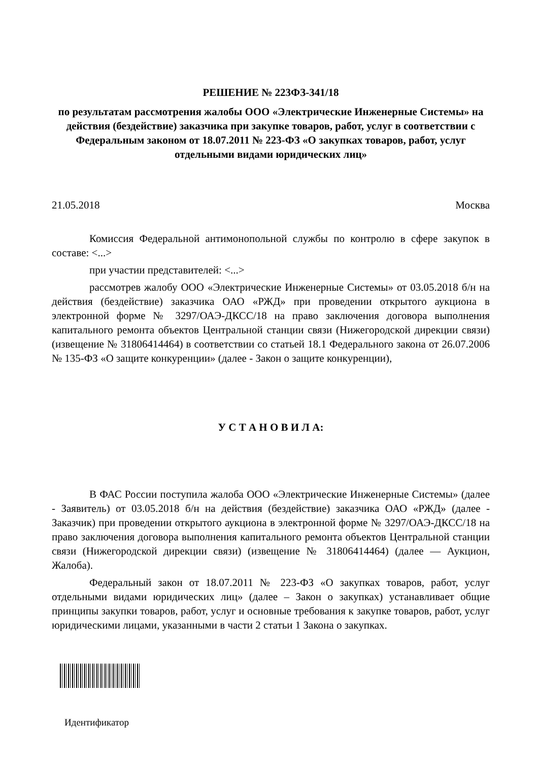РЕШЕНИЕ № 223ФЗ-341/18
по результатам рассмотрения жалобы ООО «Электрические Инженерные Системы» на действия (бездействие) заказчика при закупке товаров, работ, услуг в соответствии с Федеральным законом от 18.07.2011 № 223-ФЗ «О закупках товаров, работ, услуг отдельными видами юридических лиц»
21.05.2018 Москва
Комиссия Федеральной антимонопольной службы по контролю в сфере закупок в составе: <...>
при участии представителей: <...>
рассмотрев жалобу ООО «Электрические Инженерные Системы» от 03.05.2018 б/н на действия (бездействие) заказчика ОАО «РЖД» при проведении открытого аукциона в электронной форме № 3297/ОАЭ-ДКСС/18 на право заключения договора выполнения капитального ремонта объектов Центральной станции связи (Нижегородской дирекции связи) (извещение № 31806414464) в соответствии со статьей 18.1 Федерального закона от 26.07.2006 № 135-ФЗ «О защите конкуренции» (далее - Закон о защите конкуренции),
У С Т А Н О В И Л А:
В ФАС России поступила жалоба ООО «Электрические Инженерные Системы» (далее - Заявитель) от 03.05.2018 б/н на действия (бездействие) заказчика ОАО «РЖД» (далее - Заказчик) при проведении открытого аукциона в электронной форме № 3297/ОАЭ-ДКСС/18 на право заключения договора выполнения капитального ремонта объектов Центральной станции связи (Нижегородской дирекции связи) (извещение № 31806414464) (далее — Аукцион, Жалоба).
Федеральный закон от 18.07.2011 № 223-ФЗ «О закупках товаров, работ, услуг отдельными видами юридических лиц» (далее – Закон о закупках) устанавливает общие принципы закупки товаров, работ, услуг и основные требования к закупке товаров, работ, услуг юридическими лицами, указанными в части 2 статьи 1 Закона о закупках.
Идентификатор